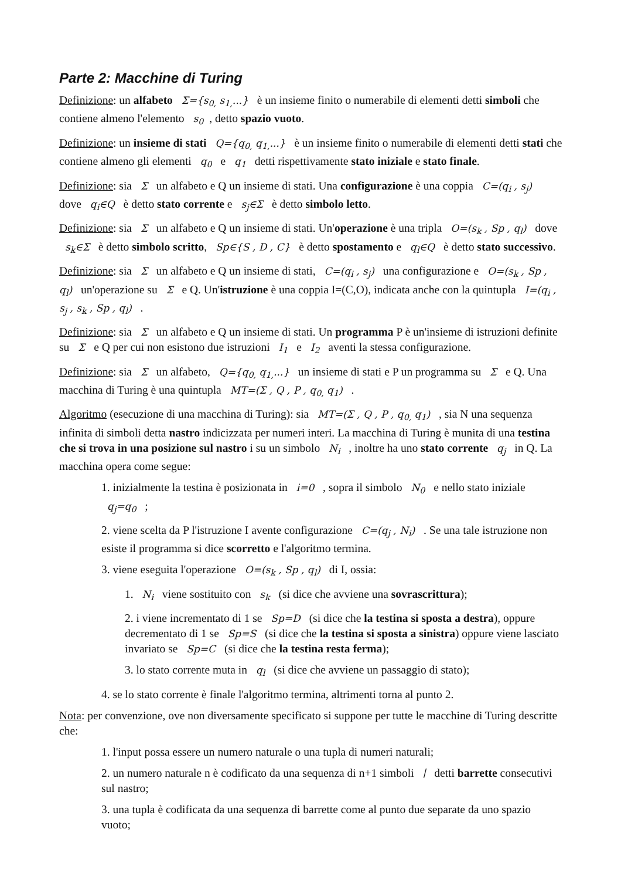Parte 2: Macchine di Turing
Definizione: un alfabeto Σ={s<sub>0,</sub> s<sub>1,</sub>...} è un insieme finito o numerabile di elementi detti simboli che contiene almeno l'elemento s<sub>0</sub>, detto spazio vuoto.
Definizione: un insieme di stati Q={q<sub>0,</sub> q<sub>1,</sub>...} è un insieme finito o numerabile di elementi detti stati che contiene almeno gli elementi q<sub>0</sub> e q<sub>1</sub> detti rispettivamente stato iniziale e stato finale.
Definizione: sia Σ un alfabeto e Q un insieme di stati. Una configurazione è una coppia C=(q<sub>i</sub> , s<sub>j</sub>) dove q<sub>i</sub>∈Q è detto stato corrente e s<sub>j</sub>∈Σ è detto simbolo letto.
Definizione: sia Σ un alfabeto e Q un insieme di stati. Un'operazione è una tripla O=(s<sub>k</sub> , Sp , q<sub>l</sub>) dove s<sub>k</sub>∈Σ è detto simbolo scritto, Sp∈{S , D , C} è detto spostamento e q<sub>l</sub>∈Q è detto stato successivo.
Definizione: sia Σ un alfabeto e Q un insieme di stati, C=(q<sub>i</sub> , s<sub>j</sub>) una configurazione e O=(s<sub>k</sub> , Sp , q<sub>l</sub>) un'operazione su Σ e Q. Un'istruzione è una coppia I=(C,O), indicata anche con la quintupla I=(q<sub>i</sub> , s<sub>j</sub> , s<sub>k</sub> , Sp , q<sub>l</sub>) .
Definizione: sia Σ un alfabeto e Q un insieme di stati. Un programma P è un'insieme di istruzioni definite su Σ e Q per cui non esistono due istruzioni I<sub>1</sub> e I<sub>2</sub> aventi la stessa configurazione.
Definizione: sia Σ un alfabeto, Q={q<sub>0,</sub> q<sub>1,</sub>...} un insieme di stati e P un programma su Σ e Q. Una macchina di Turing è una quintupla MT=(Σ , Q , P , q<sub>0,</sub> q<sub>1</sub>) .
Algoritmo (esecuzione di una macchina di Turing): sia MT=(Σ , Q , P , q<sub>0,</sub> q<sub>1</sub>) , sia N una sequenza infinita di simboli detta nastro indicizzata per numeri interi. La macchina di Turing è munita di una testina che si trova in una posizione sul nastro i su un simbolo N<sub>i</sub> , inoltre ha uno stato corrente q<sub>j</sub> in Q. La macchina opera come segue:
1. inizialmente la testina è posizionata in i=0 , sopra il simbolo N<sub>0</sub> e nello stato iniziale q<sub>j</sub>=q<sub>0</sub> ;
2. viene scelta da P l'istruzione I avente configurazione C=(q<sub>j</sub> , N<sub>i</sub>) . Se una tale istruzione non esiste il programma si dice scorretto e l'algoritmo termina.
3. viene eseguita l'operazione O=(s<sub>k</sub> , Sp , q<sub>l</sub>) di I, ossia:
1. N<sub>i</sub> viene sostituito con s<sub>k</sub> (si dice che avviene una sovrascrittura);
2. i viene incrementato di 1 se Sp=D (si dice che la testina si sposta a destra), oppure decrementato di 1 se Sp=S (si dice che la testina si sposta a sinistra) oppure viene lasciato invariato se Sp=C (si dice che la testina resta ferma);
3. lo stato corrente muta in q<sub>l</sub> (si dice che avviene un passaggio di stato);
4. se lo stato corrente è finale l'algoritmo termina, altrimenti torna al punto 2.
Nota: per convenzione, ove non diversamente specificato si suppone per tutte le macchine di Turing descritte che:
1. l'input possa essere un numero naturale o una tupla di numeri naturali;
2. un numero naturale n è codificato da una sequenza di n+1 simboli ∣ detti barrette consecutivi sul nastro;
3. una tupla è codificata da una sequenza di barrette come al punto due separate da uno spazio vuoto;